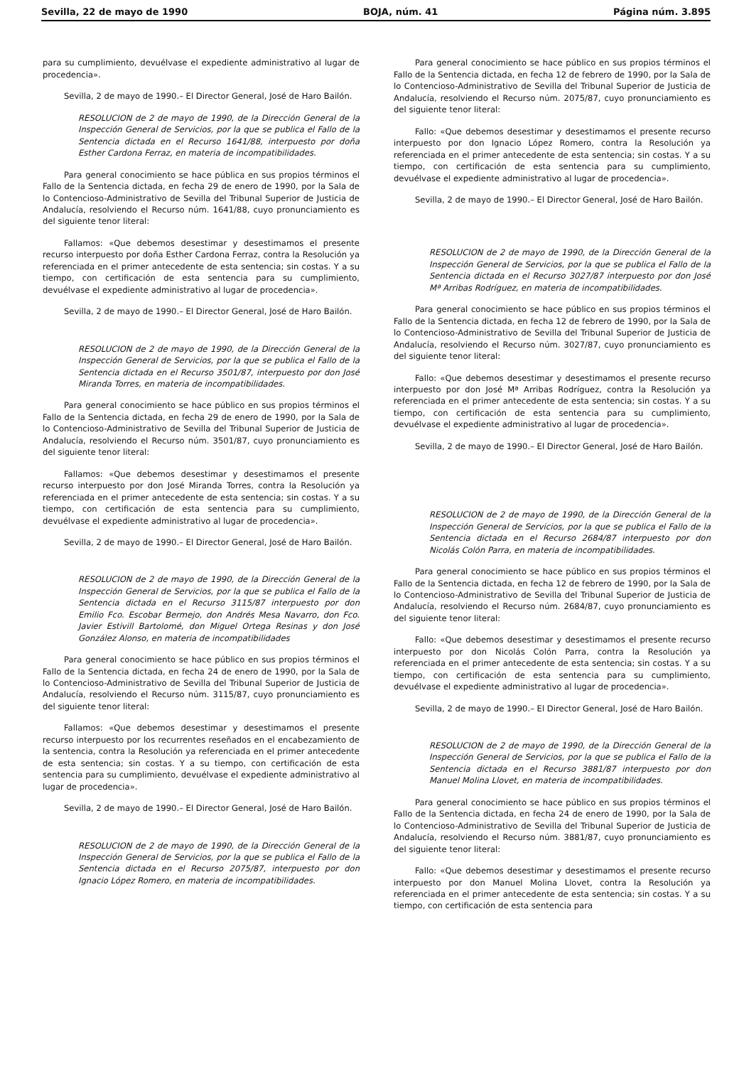Sevilla, 22 de mayo de 1990 BOJA, núm. 41 Página núm. 3.895
para su cumplimiento, devuélvase el expediente administrativo al lugar de procedencia».
Sevilla, 2 de mayo de 1990.– El Director General, José de Haro Bailón.
RESOLUCION de 2 de mayo de 1990, de la Dirección General de la Inspección General de Servicios, por la que se publica el Fallo de la Sentencia dictada en el Recurso 1641/88, interpuesto por doña Esther Cardona Ferraz, en materia de incompatibilidades.
Para general conocimiento se hace pública en sus propios términos el Fallo de la Sentencia dictada, en fecha 29 de enero de 1990, por la Sala de lo Contencioso-Administrativo de Sevilla del Tribunal Superior de Justicia de Andalucía, resolviendo el Recurso núm. 1641/88, cuyo pronunciamiento es del siguiente tenor literal:
Fallamos: «Que debemos desestimar y desestimamos el presente recurso interpuesto por doña Esther Cardona Ferraz, contra la Resolución ya referenciada en el primer antecedente de esta sentencia; sin costas. Y a su tiempo, con certificación de esta sentencia para su cumplimiento, devuélvase el expediente administrativo al lugar de procedencia».
Sevilla, 2 de mayo de 1990.– El Director General, José de Haro Bailón.
RESOLUCION de 2 de mayo de 1990, de la Dirección General de la Inspección General de Servicios, por la que se publica el Fallo de la Sentencia dictada en el Recurso 3501/87, interpuesto por don José Miranda Torres, en materia de incompatibilidades.
Para general conocimiento se hace público en sus propios términos el Fallo de la Sentencia dictada, en fecha 29 de enero de 1990, por la Sala de lo Contencioso-Administrativo de Sevilla del Tribunal Superior de Justicia de Andalucía, resolviendo el Recurso núm. 3501/87, cuyo pronunciamiento es del siguiente tenor literal:
Fallamos: «Que debemos desestimar y desestimamos el presente recurso interpuesto por don José Miranda Torres, contra la Resolución ya referenciada en el primer antecedente de esta sentencia; sin costas. Y a su tiempo, con certificación de esta sentencia para su cumplimiento, devuélvase el expediente administrativo al lugar de procedencia».
Sevilla, 2 de mayo de 1990.– El Director General, José de Haro Bailón.
RESOLUCION de 2 de mayo de 1990, de la Dirección General de la Inspección General de Servicios, por la que se publica el Fallo de la Sentencia dictada en el Recurso 3115/87 interpuesto por don Emilio Fco. Escobar Bermejo, don Andrés Mesa Navarro, don Fco. Javier Estivill Bartolomé, don Miguel Ortega Resinas y don José González Alonso, en materia de incompatibilidades
Para general conocimiento se hace público en sus propios términos el Fallo de la Sentencia dictada, en fecha 24 de enero de 1990, por la Sala de lo Contencioso-Administrativo de Sevilla del Tribunal Superior de Justicia de Andalucía, resolviendo el Recurso núm. 3115/87, cuyo pronunciamiento es del siguiente tenor literal:
Fallamos: «Que debemos desestimar y desestimamos el presente recurso interpuesto por los recurrentes reseñados en el encabezamiento de la sentencia, contra la Resolución ya referenciada en el primer antecedente de esta sentencia; sin costas. Y a su tiempo, con certificación de esta sentencia para su cumplimiento, devuélvase el expediente administrativo al lugar de procedencia».
Sevilla, 2 de mayo de 1990.– El Director General, José de Haro Bailón.
RESOLUCION de 2 de mayo de 1990, de la Dirección General de la Inspección General de Servicios, por la que se publica el Fallo de la Sentencia dictada en el Recurso 2075/87, interpuesto por don Ignacio López Romero, en materia de incompatibilidades.
Para general conocimiento se hace público en sus propios términos el Fallo de la Sentencia dictada, en fecha 12 de febrero de 1990, por la Sala de lo Contencioso-Administrativo de Sevilla del Tribunal Superior de Justicia de Andalucía, resolviendo el Recurso núm. 2075/87, cuyo pronunciamiento es del siguiente tenor literal:
Fallo: «Que debemos desestimar y desestimamos el presente recurso interpuesto por don Ignacio López Romero, contra la Resolución ya referenciada en el primer antecedente de esta sentencia; sin costas. Y a su tiempo, con certificación de esta sentencia para su cumplimiento, devuélvase el expediente administrativo al lugar de procedencia».
Sevilla, 2 de mayo de 1990.– El Director General, José de Haro Bailón.
RESOLUCION de 2 de mayo de 1990, de la Dirección General de la Inspección General de Servicios, por la que se publica el Fallo de la Sentencia dictada en el Recurso 3027/87 interpuesto por don José Mª Arribas Rodríguez, en materia de incompatibilidades.
Para general conocimiento se hace público en sus propios términos el Fallo de la Sentencia dictada, en fecha 12 de febrero de 1990, por la Sala de lo Contencioso-Administrativo de Sevilla del Tribunal Superior de Justicia de Andalucía, resolviendo el Recurso núm. 3027/87, cuyo pronunciamiento es del siguiente tenor literal:
Fallo: «Que debemos desestimar y desestimamos el presente recurso interpuesto por don José Mª Arribas Rodríguez, contra la Resolución ya referenciada en el primer antecedente de esta sentencia; sin costas. Y a su tiempo, con certificación de esta sentencia para su cumplimiento, devuélvase el expediente administrativo al lugar de procedencia».
Sevilla, 2 de mayo de 1990.– El Director General, José de Haro Bailón.
RESOLUCION de 2 de mayo de 1990, de la Dirección General de la Inspección General de Servicios, por la que se publica el Fallo de la Sentencia dictada en el Recurso 2684/87 interpuesto por don Nicolás Colón Parra, en materia de incompatibilidades.
Para general conocimiento se hace público en sus propios términos el Fallo de la Sentencia dictada, en fecha 12 de febrero de 1990, por la Sala de lo Contencioso-Administrativo de Sevilla del Tribunal Superior de Justicia de Andalucía, resolviendo el Recurso núm. 2684/87, cuyo pronunciamiento es del siguiente tenor literal:
Fallo: «Que debemos desestimar y desestimamos el presente recurso interpuesto por don Nicolás Colón Parra, contra la Resolución ya referenciada en el primer antecedente de esta sentencia; sin costas. Y a su tiempo, con certificación de esta sentencia para su cumplimiento, devuélvase el expediente administrativo al lugar de procedencia».
Sevilla, 2 de mayo de 1990.– El Director General, José de Haro Bailón.
RESOLUCION de 2 de mayo de 1990, de la Dirección General de la Inspección General de Servicios, por la que se publica el Fallo de la Sentencia dictada en el Recurso 3881/87 interpuesto por don Manuel Molina Llovet, en materia de incompatibilidades.
Para general conocimiento se hace público en sus propios términos el Fallo de la Sentencia dictada, en fecha 24 de enero de 1990, por la Sala de lo Contencioso-Administrativo de Sevilla del Tribunal Superior de Justicia de Andalucía, resolviendo el Recurso núm. 3881/87, cuyo pronunciamiento es del siguiente tenor literal:
Fallo: «Que debemos desestimar y desestimamos el presente recurso interpuesto por don Manuel Molina Llovet, contra la Resolución ya referenciada en el primer antecedente de esta sentencia; sin costas. Y a su tiempo, con certificación de esta sentencia para